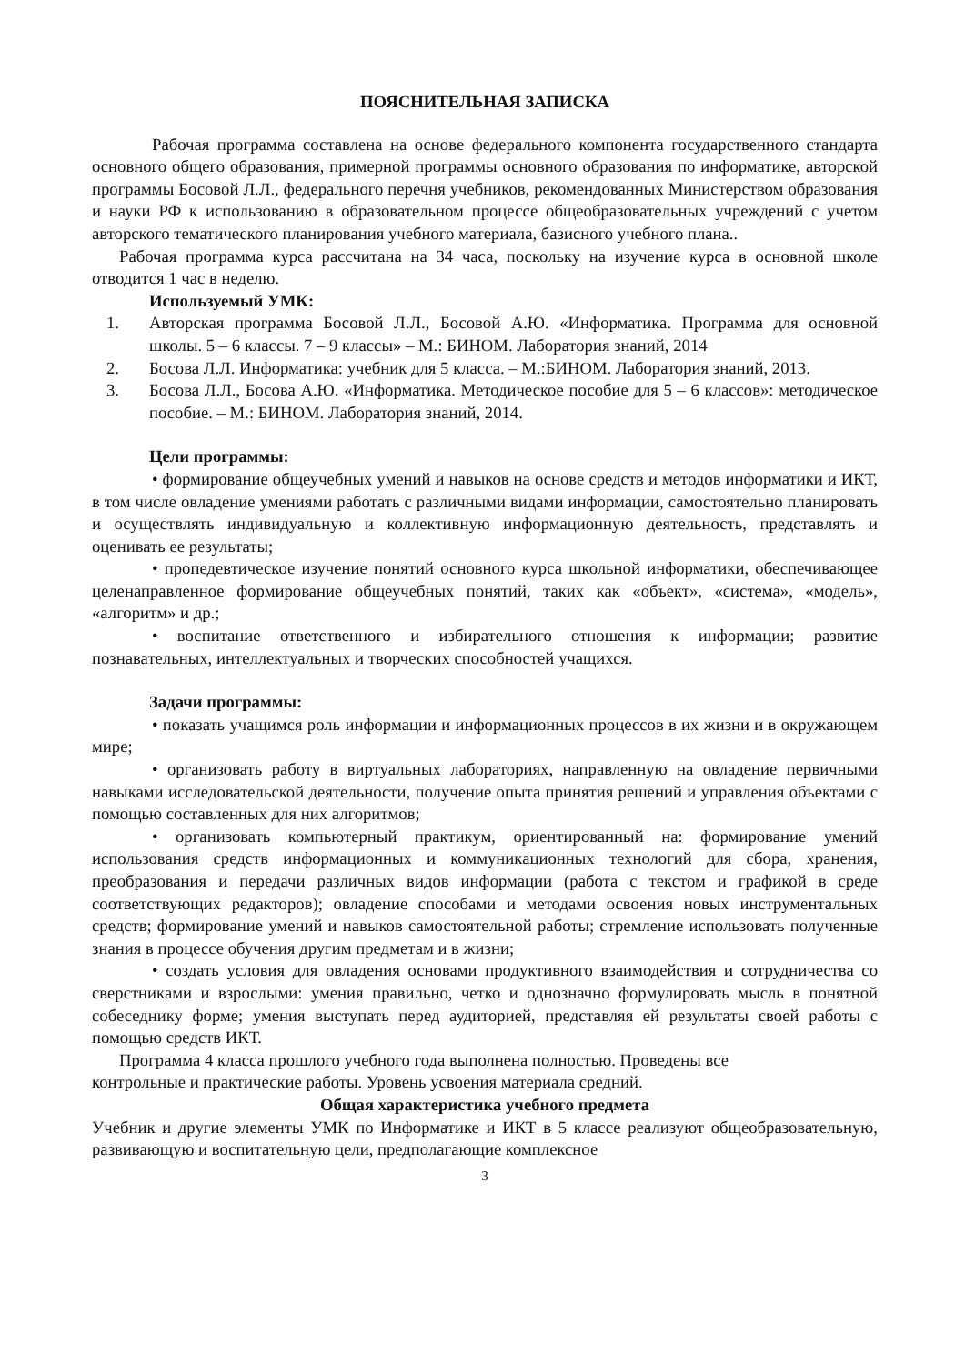ПОЯСНИТЕЛЬНАЯ ЗАПИСКА
Рабочая программа составлена на основе федерального компонента государственного стандарта основного общего образования, примерной программы основного образования по информатике, авторской программы Босовой Л.Л., федерального перечня учебников, рекомендованных Министерством образования и науки РФ к использованию в образовательном процессе общеобразовательных учреждений с учетом авторского тематического планирования учебного материала, базисного учебного плана..
Рабочая программа курса рассчитана на 34 часа, поскольку на изучение курса в основной школе отводится 1 час в неделю.
Используемый УМК:
1. Авторская программа Босовой Л.Л., Босовой А.Ю. «Информатика. Программа для основной школы. 5 – 6 классы. 7 – 9 классы» – М.: БИНОМ. Лаборатория знаний, 2014
2. Босова Л.Л. Информатика: учебник для 5 класса. – М.:БИНОМ. Лаборатория знаний, 2013.
3. Босова Л.Л., Босова А.Ю. «Информатика. Методическое пособие для 5 – 6 классов»: методическое пособие. – М.: БИНОМ. Лаборатория знаний, 2014.
Цели программы:
• формирование общеучебных умений и навыков на основе средств и методов информатики и ИКТ, в том числе овладение умениями работать с различными видами информации, самостоятельно планировать и осуществлять индивидуальную и коллективную информационную деятельность, представлять и оценивать ее результаты;
• пропедевтическое изучение понятий основного курса школьной информатики, обеспечивающее целенаправленное формирование общеучебных понятий, таких как «объект», «система», «модель», «алгоритм» и др.;
• воспитание ответственного и избирательного отношения к информации; развитие познавательных, интеллектуальных и творческих способностей учащихся.
Задачи программы:
• показать учащимся роль информации и информационных процессов в их жизни и в окружающем мире;
• организовать работу в виртуальных лабораториях, направленную на овладение первичными навыками исследовательской деятельности, получение опыта принятия решений и управления объектами с помощью составленных для них алгоритмов;
• организовать компьютерный практикум, ориентированный на: формирование умений использования средств информационных и коммуникационных технологий для сбора, хранения, преобразования и передачи различных видов информации (работа с текстом и графикой в среде соответствующих редакторов); овладение способами и методами освоения новых инструментальных средств; формирование умений и навыков самостоятельной работы; стремление использовать полученные знания в процессе обучения другим предметам и в жизни;
• создать условия для овладения основами продуктивного взаимодействия и сотрудничества со сверстниками и взрослыми: умения правильно, четко и однозначно формулировать мысль в понятной собеседнику форме; умения выступать перед аудиторией, представляя ей результаты своей работы с помощью средств ИКТ.
Программа 4 класса прошлого учебного года выполнена полностью. Проведены все контрольные и практические работы. Уровень усвоения материала средний.
Общая характеристика учебного предмета
Учебник и другие элементы УМК по Информатике и ИКТ в 5 классе реализуют общеобразовательную, развивающую и воспитательную цели, предполагающие комплексное
3